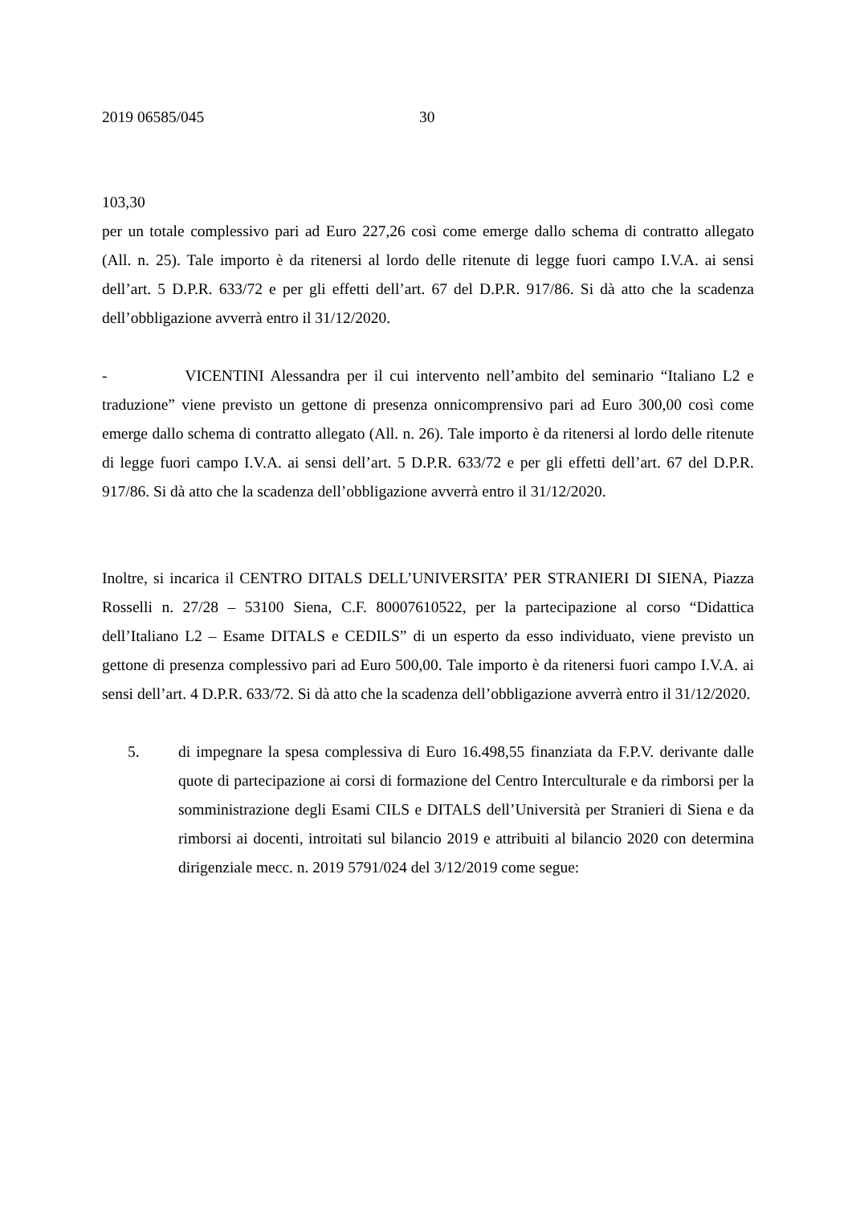2019 06585/045 30
103,30
per un totale complessivo pari ad Euro 227,26 così come emerge dallo schema di contratto allegato (All. n. 25). Tale importo è da ritenersi al lordo delle ritenute di legge fuori campo I.V.A. ai sensi dell’art. 5 D.P.R. 633/72 e per gli effetti dell’art. 67 del D.P.R. 917/86. Si dà atto che la scadenza dell’obbligazione avverrà entro il 31/12/2020.
- VICENTINI Alessandra per il cui intervento nell’ambito del seminario “Italiano L2 e traduzione” viene previsto un gettone di presenza onnicomprensivo pari ad Euro 300,00 così come emerge dallo schema di contratto allegato (All. n. 26). Tale importo è da ritenersi al lordo delle ritenute di legge fuori campo I.V.A. ai sensi dell’art. 5 D.P.R. 633/72 e per gli effetti dell’art. 67 del D.P.R. 917/86. Si dà atto che la scadenza dell’obbligazione avverrà entro il 31/12/2020.
Inoltre, si incarica il CENTRO DITALS DELL’UNIVERSITA’ PER STRANIERI DI SIENA, Piazza Rosselli n. 27/28 – 53100 Siena, C.F. 80007610522, per la partecipazione al corso “Didattica dell’Italiano L2 – Esame DITALS e CEDILS” di un esperto da esso individuato, viene previsto un gettone di presenza complessivo pari ad Euro 500,00. Tale importo è da ritenersi fuori campo I.V.A. ai sensi dell’art. 4 D.P.R. 633/72. Si dà atto che la scadenza dell’obbligazione avverrà entro il 31/12/2020.
5. di impegnare la spesa complessiva di Euro 16.498,55 finanziata da F.P.V. derivante dalle quote di partecipazione ai corsi di formazione del Centro Interculturale e da rimborsi per la somministrazione degli Esami CILS e DITALS dell’Università per Stranieri di Siena e da rimborsi ai docenti, introitati sul bilancio 2019 e attribuiti al bilancio 2020 con determina dirigenziale mecc. n. 2019 5791/024 del 3/12/2019 come segue: